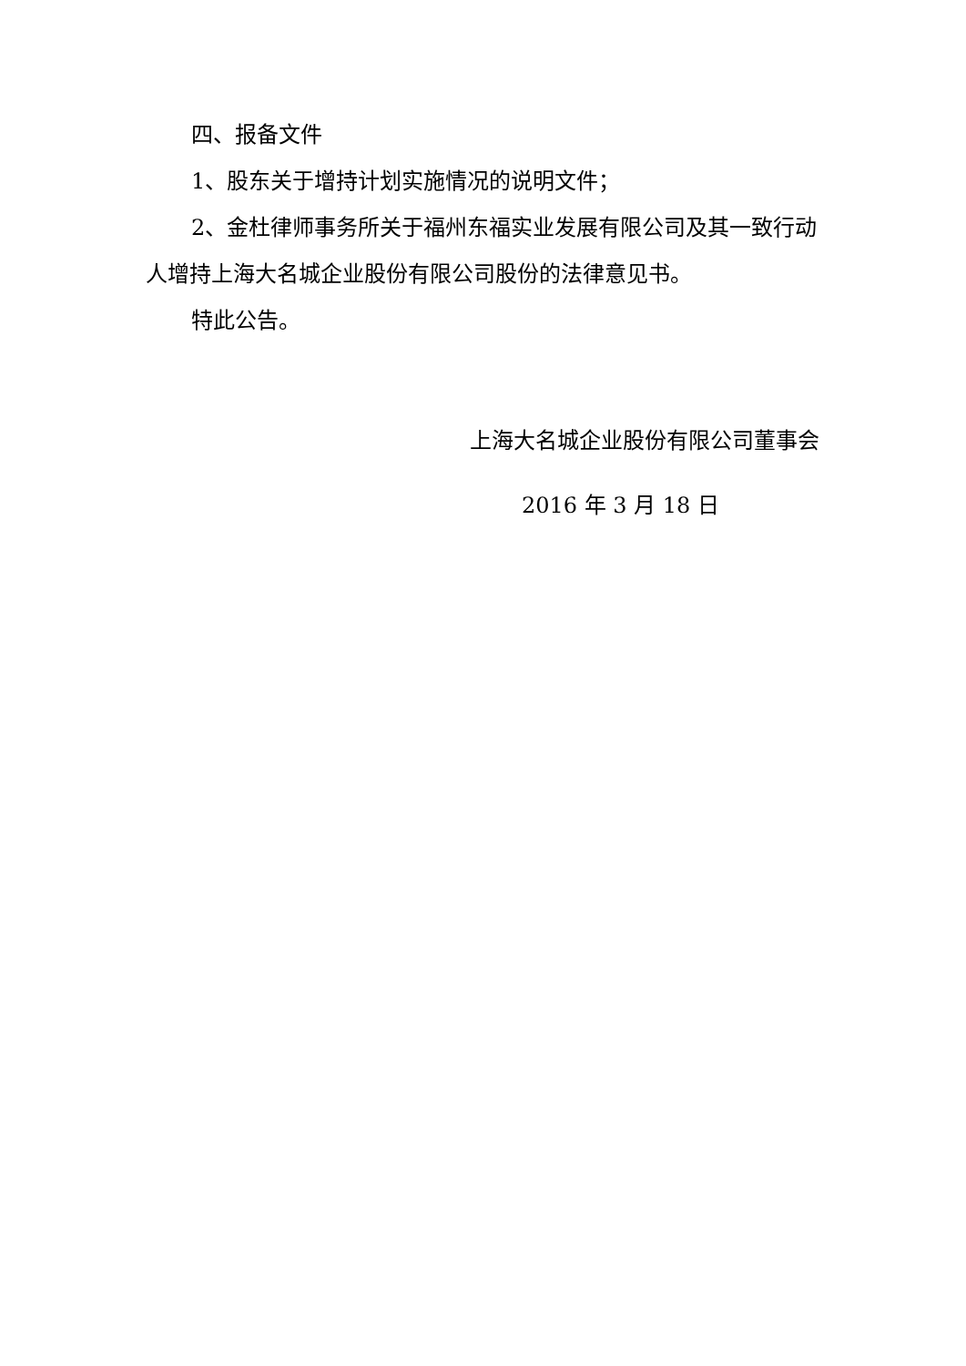四、报备文件
1、股东关于增持计划实施情况的说明文件；
2、金杜律师事务所关于福州东福实业发展有限公司及其一致行动人增持上海大名城企业股份有限公司股份的法律意见书。
特此公告。
上海大名城企业股份有限公司董事会
2016 年 3 月 18 日